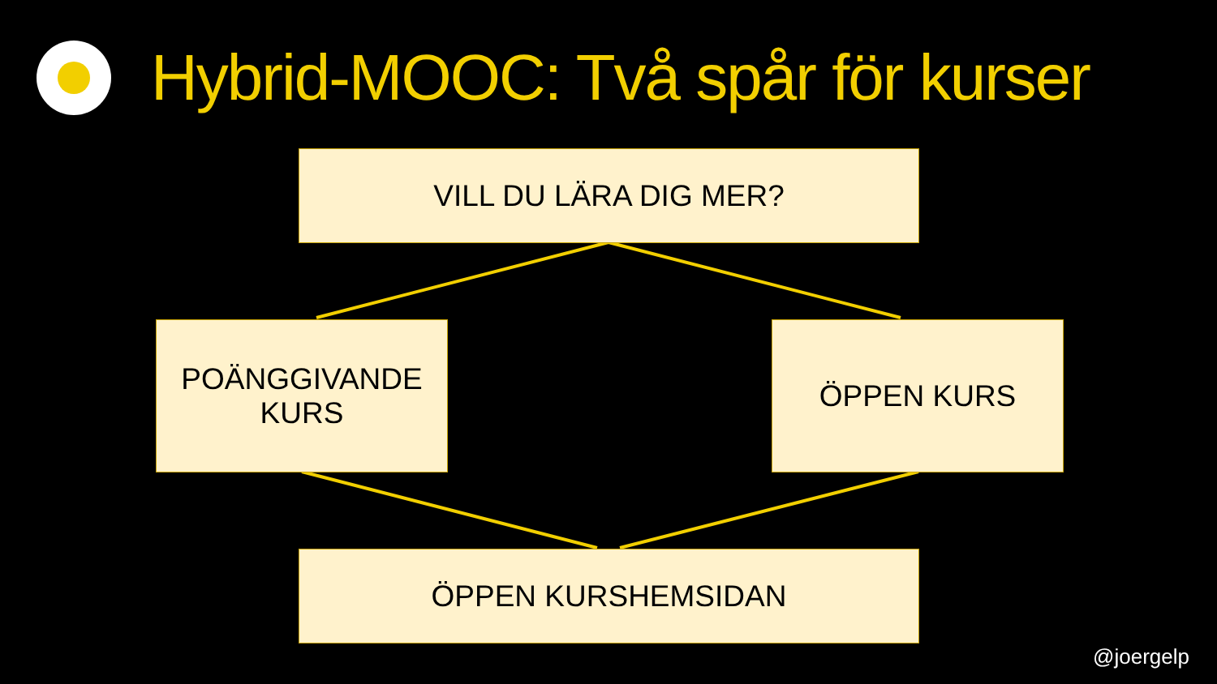Hybrid-MOOC: Två spår för kurser
VILL DU LÄRA DIG MER?
POÄNGGIVANDE
KURS
ÖPPEN KURS
ÖPPEN KURSHEMSIDAN
@joergelp